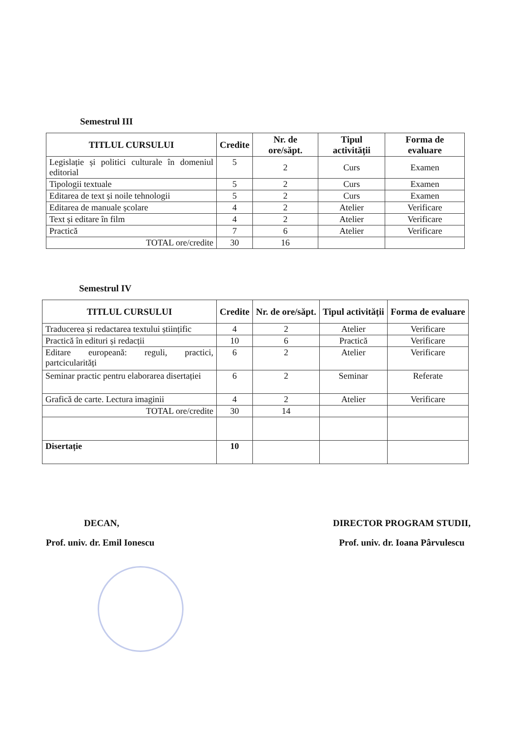Semestrul III
| TITLUL CURSULUI | Credite | Nr. de ore/săpt. | Tipul activității | Forma de evaluare |
| --- | --- | --- | --- | --- |
| Legislație și politici culturale în domeniul editorial | 5 | 2 | Curs | Examen |
| Tipologii textuale | 5 | 2 | Curs | Examen |
| Editarea de text și noile tehnologii | 5 | 2 | Curs | Examen |
| Editarea de manuale școlare | 4 | 2 | Atelier | Verificare |
| Text și editare în film | 4 | 2 | Atelier | Verificare |
| Practică | 7 | 6 | Atelier | Verificare |
| TOTAL ore/credite | 30 | 16 | | |
Semestrul IV
| TITLUL CURSULUI | Credite | Nr. de ore/săpt. | Tipul activității | Forma de evaluare |
| --- | --- | --- | --- | --- |
| Traducerea și redactarea textului științific | 4 | 2 | Atelier | Verificare |
| Practică în edituri și redacții | 10 | 6 | Practică | Verificare |
| Editare europeană: reguli, practici, partcicularități | 6 | 2 | Atelier | Verificare |
| Seminar practic pentru elaborarea disertației | 6 | 2 | Seminar | Referate |
| Grafică de carte. Lectura imaginii | 4 | 2 | Atelier | Verificare |
| TOTAL ore/credite | 30 | 14 | | |
| Disertație | 10 | | | |
DECAN,
Prof. univ. dr. Emil Ionescu
DIRECTOR PROGRAM STUDII,
Prof. univ. dr. Ioana Pârvulescu